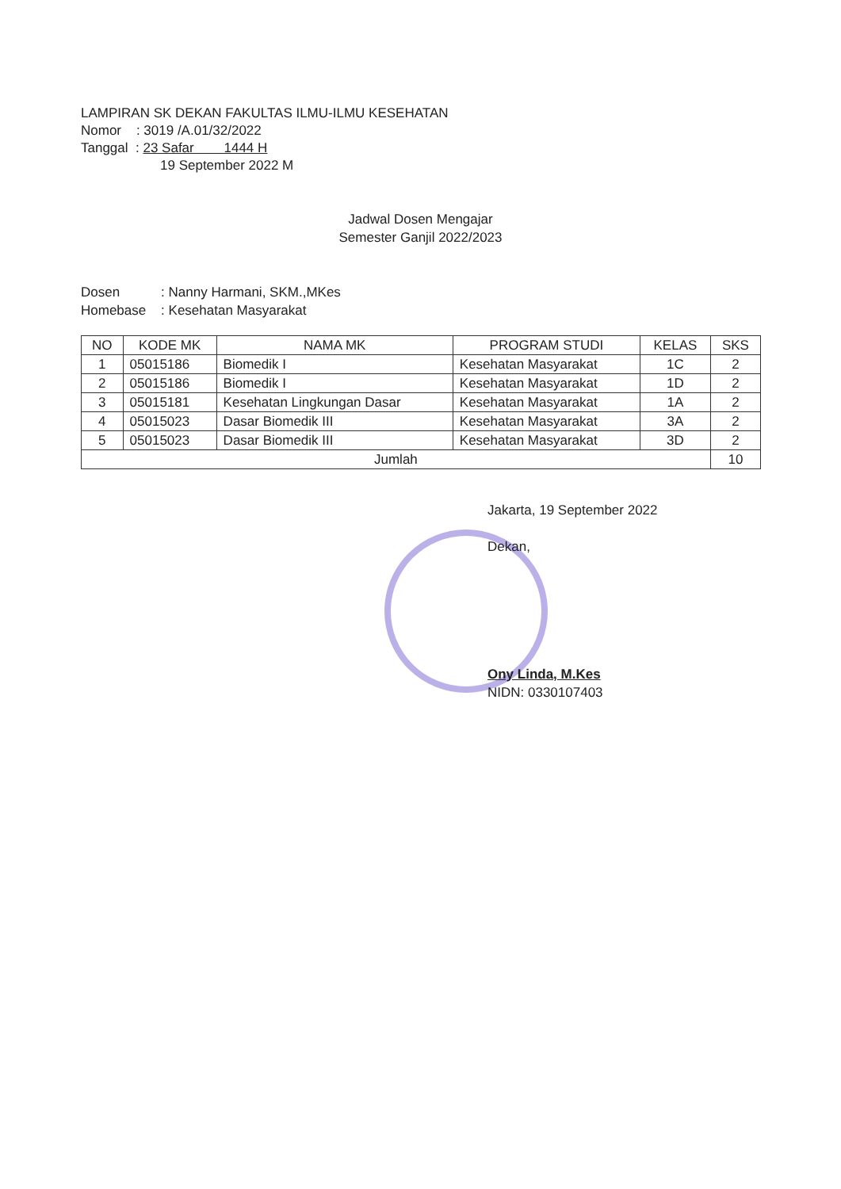LAMPIRAN SK DEKAN FAKULTAS ILMU-ILMU KESEHATAN
Nomor : 3019 /A.01/32/2022
Tanggal : 23 Safar 1444 H
19 September 2022 M
Jadwal Dosen Mengajar
Semester Ganjil 2022/2023
Dosen : Nanny Harmani, SKM.,MKes
Homebase : Kesehatan Masyarakat
| NO | KODE MK | NAMA MK | PROGRAM STUDI | KELAS | SKS |
| --- | --- | --- | --- | --- | --- |
| 1 | 05015186 | Biomedik I | Kesehatan Masyarakat | 1C | 2 |
| 2 | 05015186 | Biomedik I | Kesehatan Masyarakat | 1D | 2 |
| 3 | 05015181 | Kesehatan Lingkungan Dasar | Kesehatan Masyarakat | 1A | 2 |
| 4 | 05015023 | Dasar Biomedik III | Kesehatan Masyarakat | 3A | 2 |
| 5 | 05015023 | Dasar Biomedik III | Kesehatan Masyarakat | 3D | 2 |
| Jumlah | | | | | 10 |
Jakarta, 19 September 2022
Dekan,
Ony Linda, M.Kes
NIDN: 0330107403